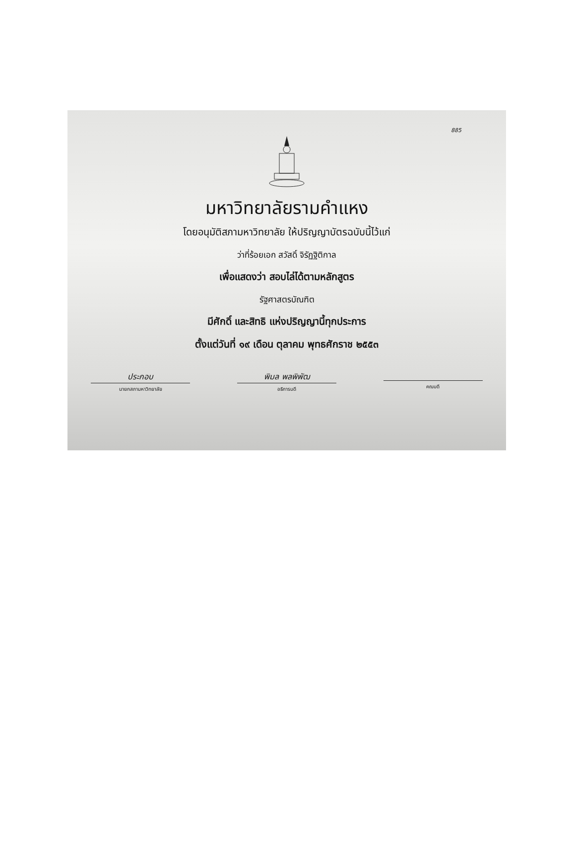885
มหาวิทยาลัยรามคำแหง
โดยอนุมัติสภามหาวิทยาลัย ให้ปริญญาบัตรฉบับนี้ไว้แก่
ว่าที่ร้อยเอก สวัสดิ์ จิรัฏฐิติกาล
เพื่อแสดงว่า สอบไล่ได้ตามหลักสูตร
รัฐศาสตรบัณฑิต
มีศักดิ์ และสิทธิ แห่งปริญญานี้ทุกประการ
ตั้งแต่วันที่ ๑๙ เดือน ตุลาคม พุทธศักราช ๒๕๕๓
ประกอบ
นายกสภามหาวิทยาลัย
พิมล พลพิพัฒ
อธิการบดี
คณบดี